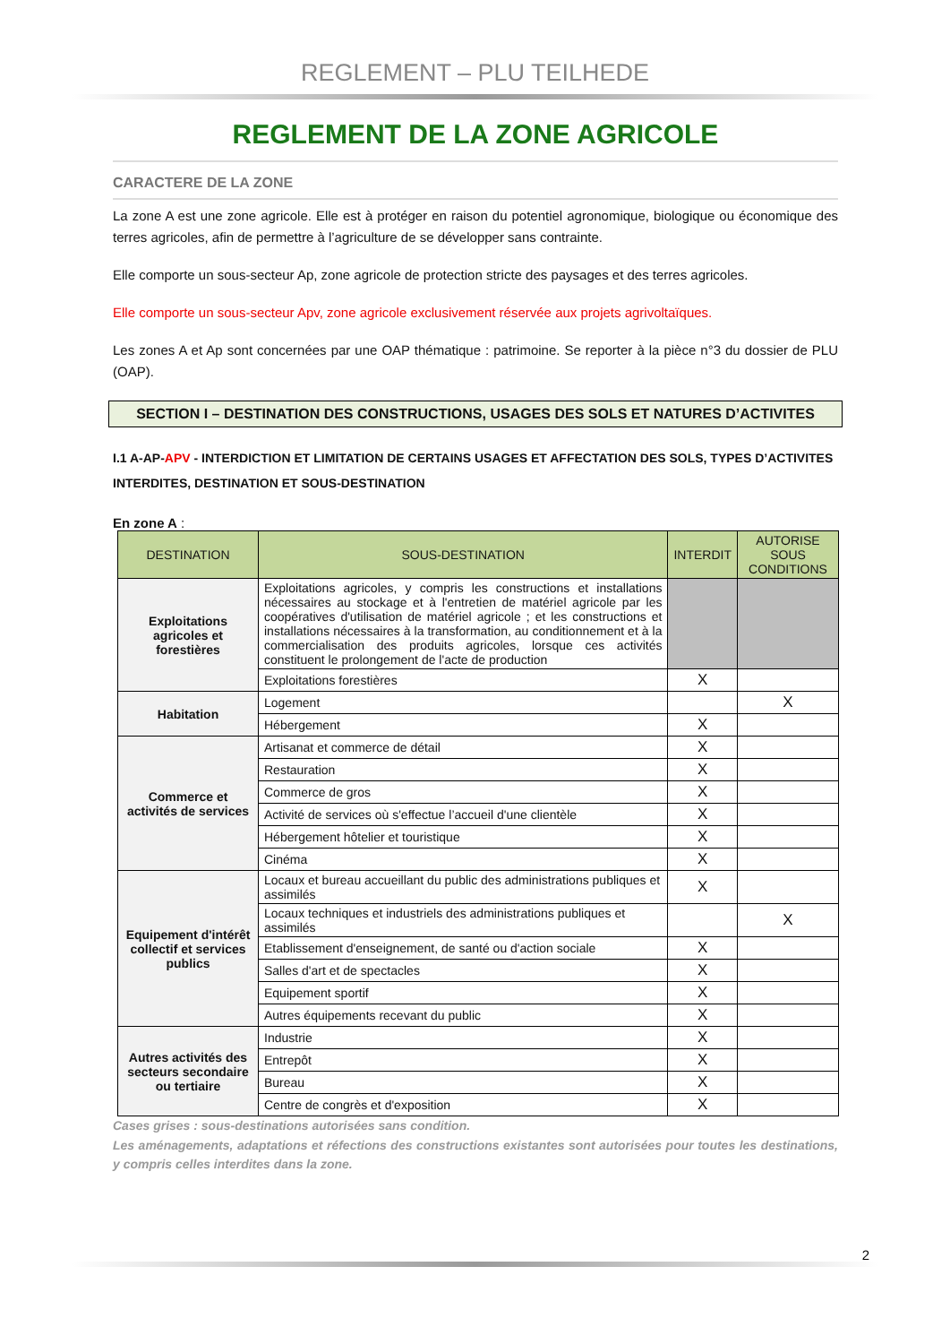REGLEMENT – PLU TEILHEDE
REGLEMENT DE LA ZONE AGRICOLE
CARACTERE DE LA ZONE
La zone A est une zone agricole. Elle est à protéger en raison du potentiel agronomique, biologique ou économique des terres agricoles, afin de permettre à l’agriculture de se développer sans contrainte.
Elle comporte un sous-secteur Ap, zone agricole de protection stricte des paysages et des terres agricoles.
Elle comporte un sous-secteur Apv, zone agricole exclusivement réservée aux projets agrivoltaïques.
Les zones A et Ap sont concernées par une OAP thématique : patrimoine. Se reporter à la pièce n°3 du dossier de PLU (OAP).
SECTION I – DESTINATION DES CONSTRUCTIONS, USAGES DES SOLS ET NATURES D’ACTIVITES
I.1 A-AP-APV - INTERDICTION ET LIMITATION DE CERTAINS USAGES ET AFFECTATION DES SOLS, TYPES D’ACTIVITES INTERDITES, DESTINATION ET SOUS-DESTINATION
En zone A :
| DESTINATION | SOUS-DESTINATION | INTERDIT | AUTORISE SOUS CONDITIONS |
| --- | --- | --- | --- |
| Exploitations agricoles et forestières | Exploitations agricoles, y compris les constructions et installations nécessaires au stockage et à l'entretien de matériel agricole par les coopératives d'utilisation de matériel agricole ; et les constructions et installations nécessaires à la transformation, au conditionnement et à la commercialisation des produits agricoles, lorsque ces activités constituent le prolongement de l'acte de production | | |
| | Exploitations forestières | X | |
| Habitation | Logement | | X |
| | Hébergement | X | |
| Commerce et activités de services | Artisanat et commerce de détail | X | |
| | Restauration | X | |
| | Commerce de gros | X | |
| | Activité de services où s'effectue l’accueil d'une clientèle | X | |
| | Hébergement hôtelier et touristique | X | |
| | Cinéma | X | |
| Equipement d'intérêt collectif et services publics | Locaux et bureau accueillant du public des administrations publiques et assimilés | X | |
| | Locaux techniques et industriels des administrations publiques et assimilés | | X |
| | Etablissement d'enseignement, de santé ou d'action sociale | X | |
| | Salles d'art et de spectacles | X | |
| | Equipement sportif | X | |
| | Autres équipements recevant du public | X | |
| Autres activités des secteurs secondaire ou tertiaire | Industrie | X | |
| | Entrepôt | X | |
| | Bureau | X | |
| | Centre de congrès et d'exposition | X | |
Cases grises : sous-destinations autorisées sans condition.
Les aménagements, adaptations et réfections des constructions existantes sont autorisées pour toutes les destinations, y compris celles interdites dans la zone.
2